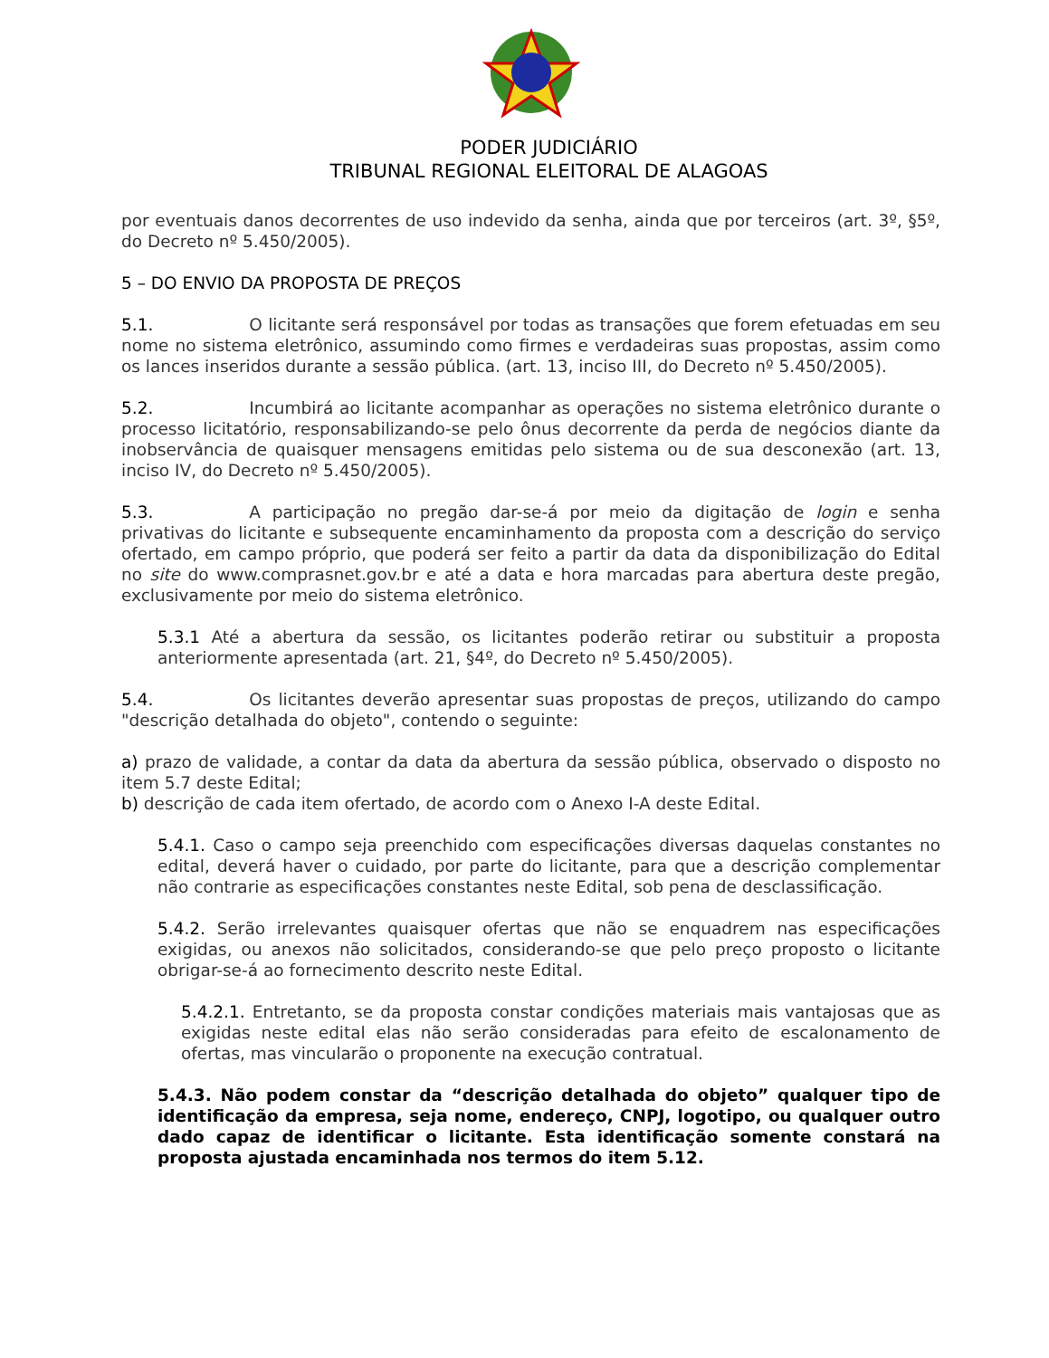PODER JUDICIÁRIO
TRIBUNAL REGIONAL ELEITORAL DE ALAGOAS
por eventuais danos decorrentes de uso indevido da senha, ainda que por terceiros (art. 3º, §5º, do Decreto nº 5.450/2005).
5 – DO ENVIO DA PROPOSTA DE PREÇOS
5.1. O licitante será responsável por todas as transações que forem efetuadas em seu nome no sistema eletrônico, assumindo como firmes e verdadeiras suas propostas, assim como os lances inseridos durante a sessão pública. (art. 13, inciso III, do Decreto nº 5.450/2005).
5.2. Incumbirá ao licitante acompanhar as operações no sistema eletrônico durante o processo licitatório, responsabilizando-se pelo ônus decorrente da perda de negócios diante da inobservância de quaisquer mensagens emitidas pelo sistema ou de sua desconexão (art. 13, inciso IV, do Decreto nº 5.450/2005).
5.3. A participação no pregão dar-se-á por meio da digitação de login e senha privativas do licitante e subsequente encaminhamento da proposta com a descrição do serviço ofertado, em campo próprio, que poderá ser feito a partir da data da disponibilização do Edital no site do www.comprasnet.gov.br e até a data e hora marcadas para abertura deste pregão, exclusivamente por meio do sistema eletrônico.
5.3.1 Até a abertura da sessão, os licitantes poderão retirar ou substituir a proposta anteriormente apresentada (art. 21, §4º, do Decreto nº 5.450/2005).
5.4. Os licitantes deverão apresentar suas propostas de preços, utilizando do campo "descrição detalhada do objeto", contendo o seguinte:
a) prazo de validade, a contar da data da abertura da sessão pública, observado o disposto no item 5.7 deste Edital;
b) descrição de cada item ofertado, de acordo com o Anexo I-A deste Edital.
5.4.1. Caso o campo seja preenchido com especificações diversas daquelas constantes no edital, deverá haver o cuidado, por parte do licitante, para que a descrição complementar não contrarie as especificações constantes neste Edital, sob pena de desclassificação.
5.4.2. Serão irrelevantes quaisquer ofertas que não se enquadrem nas especificações exigidas, ou anexos não solicitados, considerando-se que pelo preço proposto o licitante obrigar-se-á ao fornecimento descrito neste Edital.
5.4.2.1. Entretanto, se da proposta constar condições materiais mais vantajosas que as exigidas neste edital elas não serão consideradas para efeito de escalonamento de ofertas, mas vincularão o proponente na execução contratual.
5.4.3. Não podem constar da “descrição detalhada do objeto” qualquer tipo de identificação da empresa, seja nome, endereço, CNPJ, logotipo, ou qualquer outro dado capaz de identificar o licitante. Esta identificação somente constará na proposta ajustada encaminhada nos termos do item 5.12.